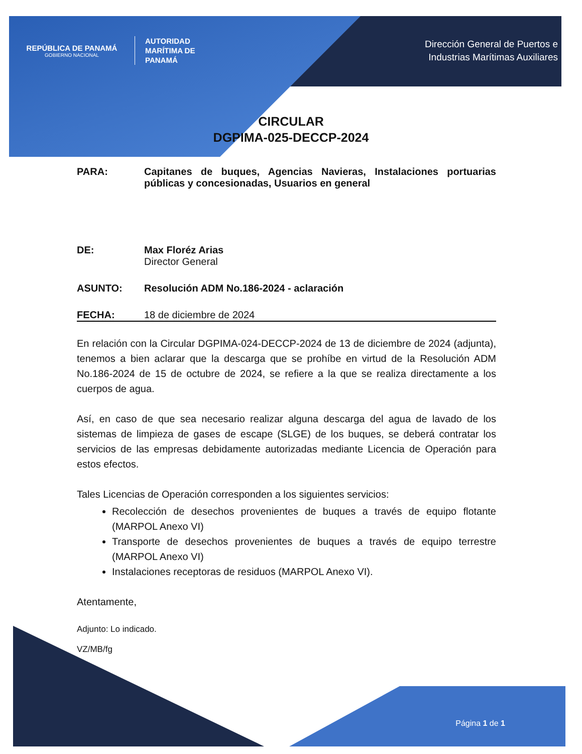REPÚBLICA DE PANAMÁ
GOBIERNO NACIONAL
AUTORIDAD
MARÍTIMA DE
PANAMÁ
Dirección General de Puertos e
Industrias Marítimas Auxiliares
CIRCULAR
DGPIMA-025-DECCP-2024
PARA: Capitanes de buques, Agencias Navieras, Instalaciones portuarias públicas y concesionadas, Usuarios en general
DE: Max Floréz Arias
Director General
ASUNTO: Resolución ADM No.186-2024 - aclaración
FECHA: 18 de diciembre de 2024
En relación con la Circular DGPIMA-024-DECCP-2024 de 13 de diciembre de 2024 (adjunta), tenemos a bien aclarar que la descarga que se prohíbe en virtud de la Resolución ADM No.186-2024 de 15 de octubre de 2024, se refiere a la que se realiza directamente a los cuerpos de agua.
Así, en caso de que sea necesario realizar alguna descarga del agua de lavado de los sistemas de limpieza de gases de escape (SLGE) de los buques, se deberá contratar los servicios de las empresas debidamente autorizadas mediante Licencia de Operación para estos efectos.
Tales Licencias de Operación corresponden a los siguientes servicios:
Recolección de desechos provenientes de buques a través de equipo flotante (MARPOL Anexo VI)
Transporte de desechos provenientes de buques a través de equipo terrestre (MARPOL Anexo VI)
Instalaciones receptoras de residuos (MARPOL Anexo VI).
Atentamente,
Adjunto: Lo indicado.
VZ/MB/fg
Página 1 de 1